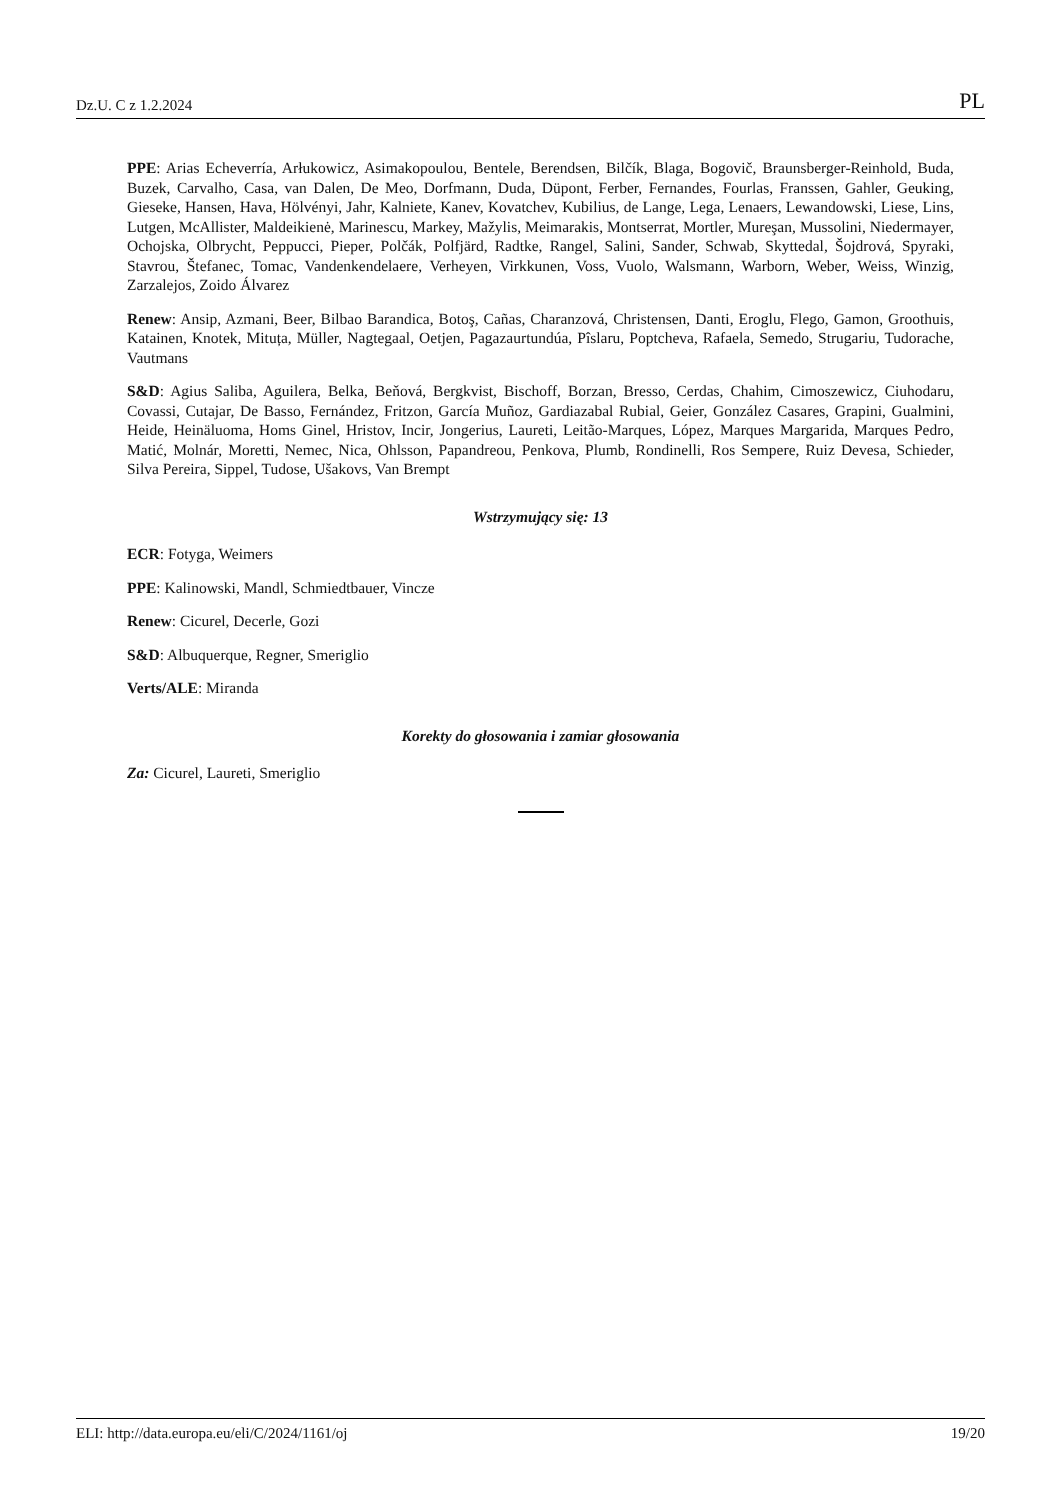Dz.U. C z 1.2.2024 PL
PPE: Arias Echeverría, Arłukowicz, Asimakopoulou, Bentele, Berendsen, Bilčík, Blaga, Bogovič, Braunsberger-Reinhold, Buda, Buzek, Carvalho, Casa, van Dalen, De Meo, Dorfmann, Duda, Düpont, Ferber, Fernandes, Fourlas, Franssen, Gahler, Geuking, Gieseke, Hansen, Hava, Hölvényi, Jahr, Kalniete, Kanev, Kovatchev, Kubilius, de Lange, Lega, Lenaers, Lewandowski, Liese, Lins, Lutgen, McAllister, Maldeikienė, Marinescu, Markey, Mažylis, Meimarakis, Montserrat, Mortler, Mureşan, Mussolini, Niedermayer, Ochojska, Olbrycht, Peppucci, Pieper, Polčák, Polfjärd, Radtke, Rangel, Salini, Sander, Schwab, Skyttedal, Šojdrová, Spyraki, Stavrou, Štefanec, Tomac, Vandenkendelaere, Verheyen, Virkkunen, Voss, Vuolo, Walsmann, Warborn, Weber, Weiss, Winzig, Zarzalejos, Zoido Álvarez
Renew: Ansip, Azmani, Beer, Bilbao Barandica, Botoş, Cañas, Charanzová, Christensen, Danti, Eroglu, Flego, Gamon, Groothuis, Katainen, Knotek, Mituța, Müller, Nagtegaal, Oetjen, Pagazaurtundúa, Pîslaru, Poptcheva, Rafaela, Semedo, Strugariu, Tudorache, Vautmans
S&D: Agius Saliba, Aguilera, Belka, Beňová, Bergkvist, Bischoff, Borzan, Bresso, Cerdas, Chahim, Cimoszewicz, Ciuhodaru, Covassi, Cutajar, De Basso, Fernández, Fritzon, García Muñoz, Gardiazabal Rubial, Geier, González Casares, Grapini, Gualmini, Heide, Heinäluoma, Homs Ginel, Hristov, Incir, Jongerius, Laureti, Leitão-Marques, López, Marques Margarida, Marques Pedro, Matić, Molnár, Moretti, Nemec, Nica, Ohlsson, Papandreou, Penkova, Plumb, Rondinelli, Ros Sempere, Ruiz Devesa, Schieder, Silva Pereira, Sippel, Tudose, Ušakovs, Van Brempt
Wstrzymujący się: 13
ECR: Fotyga, Weimers
PPE: Kalinowski, Mandl, Schmiedtbauer, Vincze
Renew: Cicurel, Decerle, Gozi
S&D: Albuquerque, Regner, Smeriglio
Verts/ALE: Miranda
Korekty do głosowania i zamiar głosowania
Za: Cicurel, Laureti, Smeriglio
ELI: http://data.europa.eu/eli/C/2024/1161/oj 19/20